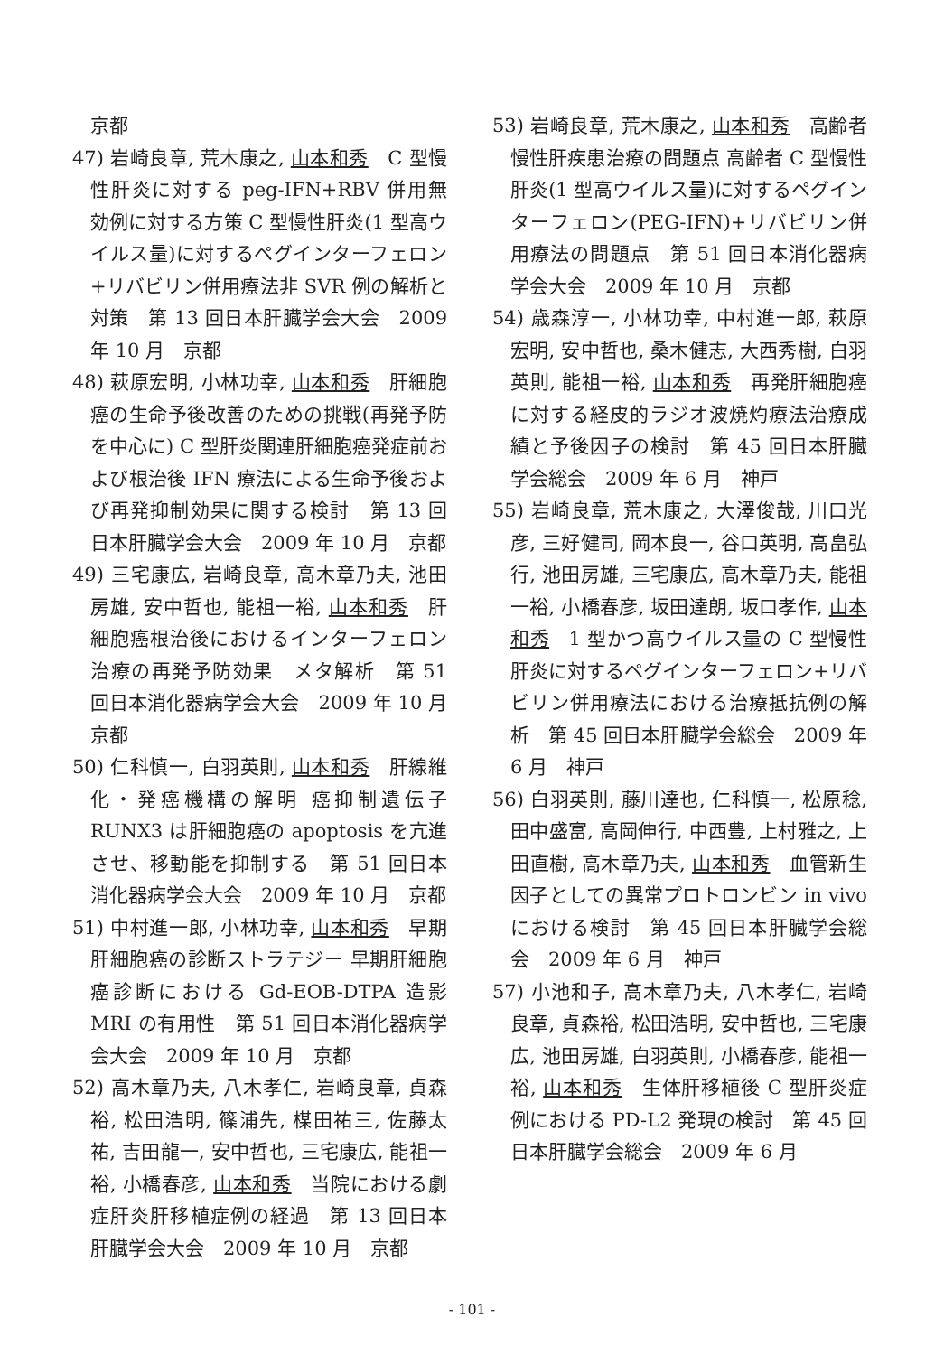京都
47) 岩崎良章, 荒木康之, 山本和秀　C 型慢性肝炎に対する peg-IFN+RBV 併用無効例に対する方策 C 型慢性肝炎(1 型高ウイルス量)に対するペグインターフェロン+リバビリン併用療法非 SVR 例の解析と対策　第 13 回日本肝臓学会大会　2009 年 10 月　京都
48) 萩原宏明, 小林功幸, 山本和秀　肝細胞癌の生命予後改善のための挑戦(再発予防を中心に) C 型肝炎関連肝細胞癌発症前および根治後 IFN 療法による生命予後および再発抑制効果に関する検討　第 13 回日本肝臓学会大会　2009 年 10 月　京都
49) 三宅康広, 岩崎良章, 高木章乃夫, 池田房雄, 安中哲也, 能祖一裕, 山本和秀　肝細胞癌根治後におけるインターフェロン治療の再発予防効果　メタ解析　第 51 回日本消化器病学会大会　2009 年 10 月　京都
50) 仁科慎一, 白羽英則, 山本和秀　肝線維化・発癌機構の解明 癌抑制遺伝子 RUNX3 は肝細胞癌の apoptosis を亢進させ、移動能を抑制する　第 51 回日本消化器病学会大会　2009 年 10 月　京都
51) 中村進一郎, 小林功幸, 山本和秀　早期肝細胞癌の診断ストラテジー 早期肝細胞癌診断における Gd-EOB-DTPA 造影 MRI の有用性　第 51 回日本消化器病学会大会　2009 年 10 月　京都
52) 高木章乃夫, 八木孝仁, 岩崎良章, 貞森裕, 松田浩明, 篠浦先, 楳田祐三, 佐藤太祐, 吉田龍一, 安中哲也, 三宅康広, 能祖一裕, 小橋春彦, 山本和秀　当院における劇症肝炎肝移植症例の経過　第 13 回日本肝臓学会大会　2009 年 10 月　京都
53) 岩崎良章, 荒木康之, 山本和秀　高齢者慢性肝疾患治療の問題点 高齢者 C 型慢性肝炎(1 型高ウイルス量)に対するペグインターフェロン(PEG-IFN)+リバビリン併用療法の問題点　第 51 回日本消化器病学会大会　2009 年 10 月　京都
54) 歳森淳一, 小林功幸, 中村進一郎, 萩原宏明, 安中哲也, 桑木健志, 大西秀樹, 白羽英則, 能祖一裕, 山本和秀　再発肝細胞癌に対する経皮的ラジオ波焼灼療法治療成績と予後因子の検討　第 45 回日本肝臓学会総会　2009 年 6 月　神戸
55) 岩崎良章, 荒木康之, 大澤俊哉, 川口光彦, 三好健司, 岡本良一, 谷口英明, 高畠弘行, 池田房雄, 三宅康広, 高木章乃夫, 能祖一裕, 小橋春彦, 坂田達朗, 坂口孝作, 山本和秀　1 型かつ高ウイルス量の C 型慢性肝炎に対するペグインターフェロン+リバビリン併用療法における治療抵抗例の解析　第 45 回日本肝臓学会総会　2009 年 6 月　神戸
56) 白羽英則, 藤川達也, 仁科慎一, 松原稔, 田中盛富, 高岡伸行, 中西豊, 上村雅之, 上田直樹, 高木章乃夫, 山本和秀　血管新生因子としての異常プロトロンビン in vivo における検討　第 45 回日本肝臓学会総会　2009 年 6 月　神戸
57) 小池和子, 高木章乃夫, 八木孝仁, 岩崎良章, 貞森裕, 松田浩明, 安中哲也, 三宅康広, 池田房雄, 白羽英則, 小橋春彦, 能祖一裕, 山本和秀　生体肝移植後 C 型肝炎症例における PD-L2 発現の検討　第 45 回日本肝臓学会総会　2009 年 6 月
- 101 -